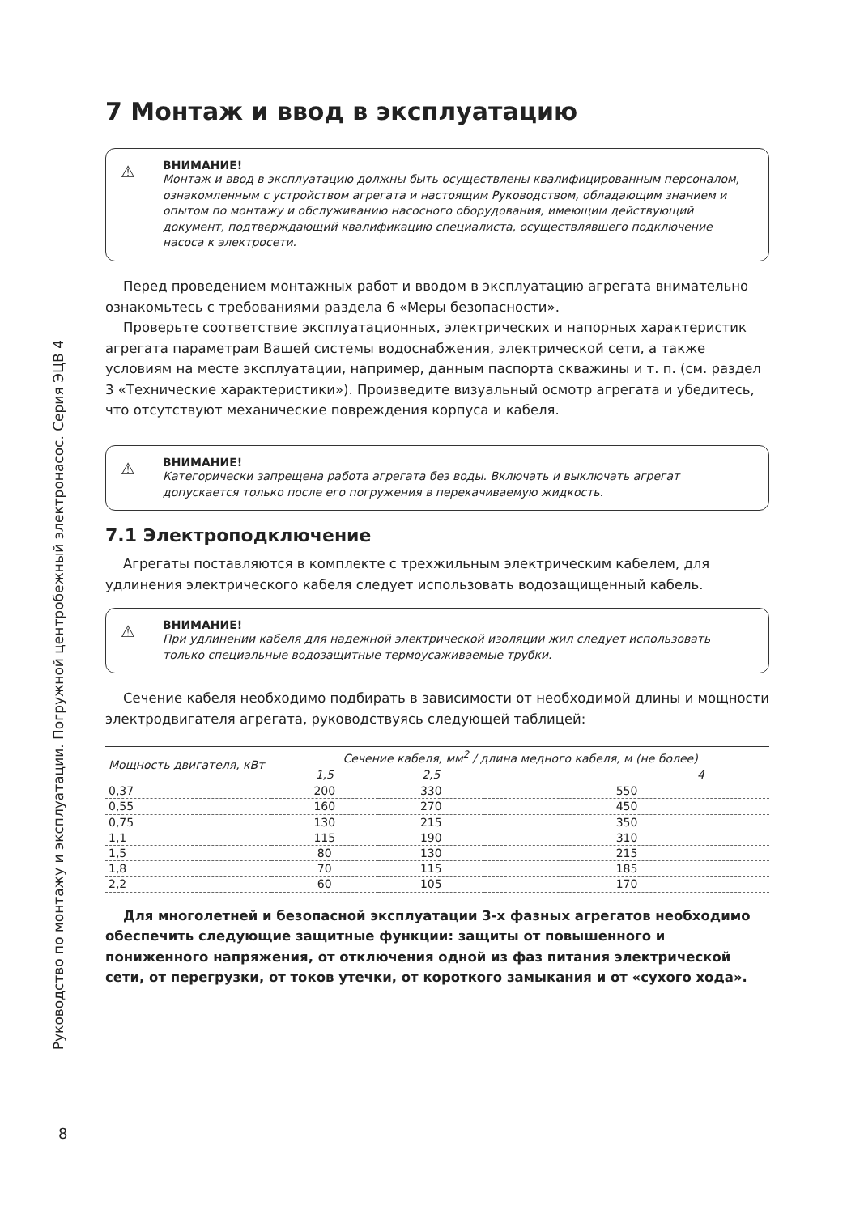Руководство по монтажу и эксплуатации. Погружной центробежный электронасос. Серия ЭЦВ 4
7 Монтаж и ввод в эксплуатацию
⚠ ВНИМАНИЕ!
Монтаж и ввод в эксплуатацию должны быть осуществлены квалифицированным персоналом, ознакомленным с устройством агрегата и настоящим Руководством, обладающим знанием и опытом по монтажу и обслуживанию насосного оборудования, имеющим действующий документ, подтверждающий квалификацию специалиста, осуществлявшего подключение насоса к электросети.
Перед проведением монтажных работ и вводом в эксплуатацию агрегата внимательно ознакомьтесь с требованиями раздела 6 «Меры безопасности».
Проверьте соответствие эксплуатационных, электрических и напорных характеристик агрегата параметрам Вашей системы водоснабжения, электрической сети, а также условиям на месте эксплуатации, например, данным паспорта скважины и т. п. (см. раздел 3 «Технические характеристики»). Произведите визуальный осмотр агрегата и убедитесь, что отсутствуют механические повреждения корпуса и кабеля.
⚠ ВНИМАНИЕ!
Категорически запрещена работа агрегата без воды. Включать и выключать агрегат допускается только после его погружения в перекачиваемую жидкость.
7.1 Электроподключение
Агрегаты поставляются в комплекте с трехжильным электрическим кабелем, для удлинения электрического кабеля следует использовать водозащищенный кабель.
⚠ ВНИМАНИЕ!
При удлинении кабеля для надежной электрической изоляции жил следует использовать только специальные водозащитные термоусаживаемые трубки.
Сечение кабеля необходимо подбирать в зависимости от необходимой длины и мощности электродвигателя агрегата, руководствуясь следующей таблицей:
| Мощность двигателя, кВт | Сечение кабеля, мм<sup>2</sup> / длина медного кабеля, м (не более) | | |
| --- | --- | --- | --- |
| | 1,5 | 2,5 | 4 |
| 0,37 | 200 | 330 | 550 |
| 0,55 | 160 | 270 | 450 |
| 0,75 | 130 | 215 | 350 |
| 1,1 | 115 | 190 | 310 |
| 1,5 | 80 | 130 | 215 |
| 1,8 | 70 | 115 | 185 |
| 2,2 | 60 | 105 | 170 |
Для многолетней и безопасной эксплуатации 3-х фазных агрегатов необходимо обеспечить следующие защитные функции: защиты от повышенного и пониженного напряжения, от отключения одной из фаз питания электрической сети, от перегрузки, от токов утечки, от короткого замыкания и от «сухого хода».
8